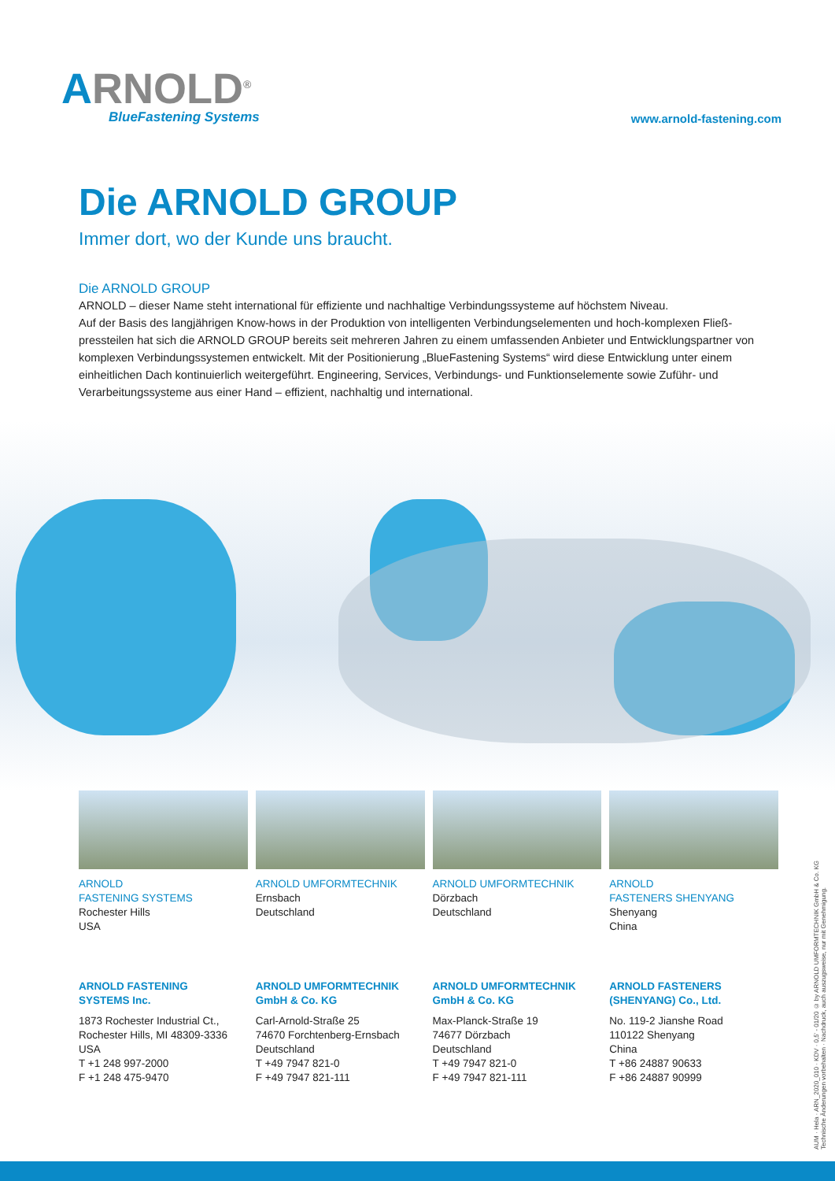ARNOLD<sup>®</sup>
BlueFastening Systems
www.arnold-fastening.com
Die ARNOLD GROUP
Immer dort, wo der Kunde uns braucht.
Die ARNOLD GROUP
ARNOLD – dieser Name steht international für effiziente und nachhaltige Verbindungssysteme auf höchstem Niveau.
Auf der Basis des langjährigen Know-hows in der Produktion von intelligenten Verbindungselementen und hoch-komplexen Fließ­pressteilen hat sich die ARNOLD GROUP bereits seit mehreren Jahren zu einem umfassenden Anbieter und Entwicklungspartner von komplexen Verbindungssystemen entwickelt. Mit der Positionierung „BlueFastening Systems“ wird diese Entwicklung unter einem einheitlichen Dach kontinuierlich weitergeführt. Engineering, Services, Verbindungs- und Funktionselemente sowie Zuführ- und Verarbeitungssysteme aus einer Hand – effizient, nachhaltig und international.
ARNOLD
FASTENING SYSTEMS
Rochester Hills
USA
ARNOLD FASTENING
SYSTEMS Inc.
1873 Rochester Industrial Ct.,
Rochester Hills, MI 48309-3336
USA
T +1 248 997-2000
F +1 248 475-9470
ARNOLD UMFORMTECHNIK
Ernsbach
Deutschland
ARNOLD UMFORMTECHNIK
GmbH & Co. KG
Carl-Arnold-Straße 25
74670 Forchtenberg-Ernsbach
Deutschland
T +49 7947 821-0
F +49 7947 821-111
ARNOLD UMFORMTECHNIK
Dörzbach
Deutschland
ARNOLD UMFORMTECHNIK
GmbH & Co. KG
Max-Planck-Straße 19
74677 Dörzbach
Deutschland
T +49 7947 821-0
F +49 7947 821-111
ARNOLD
FASTENERS SHENYANG
Shenyang
China
ARNOLD FASTENERS
(SHENYANG) Co., Ltd.
No. 119-2 Jianshe Road
110122 Shenyang
China
T +86 24887 90633
F +86 24887 90999
AUM · Hela · ARN_2020_010 · KDV · 0,5' - 01/20 © by ARNOLD UMFORMTECHNIK GmbH & Co. KG
Technische Änderungen vorbehalten · Nachdruck, auch auszugsweise, nur mit Genehmigung.